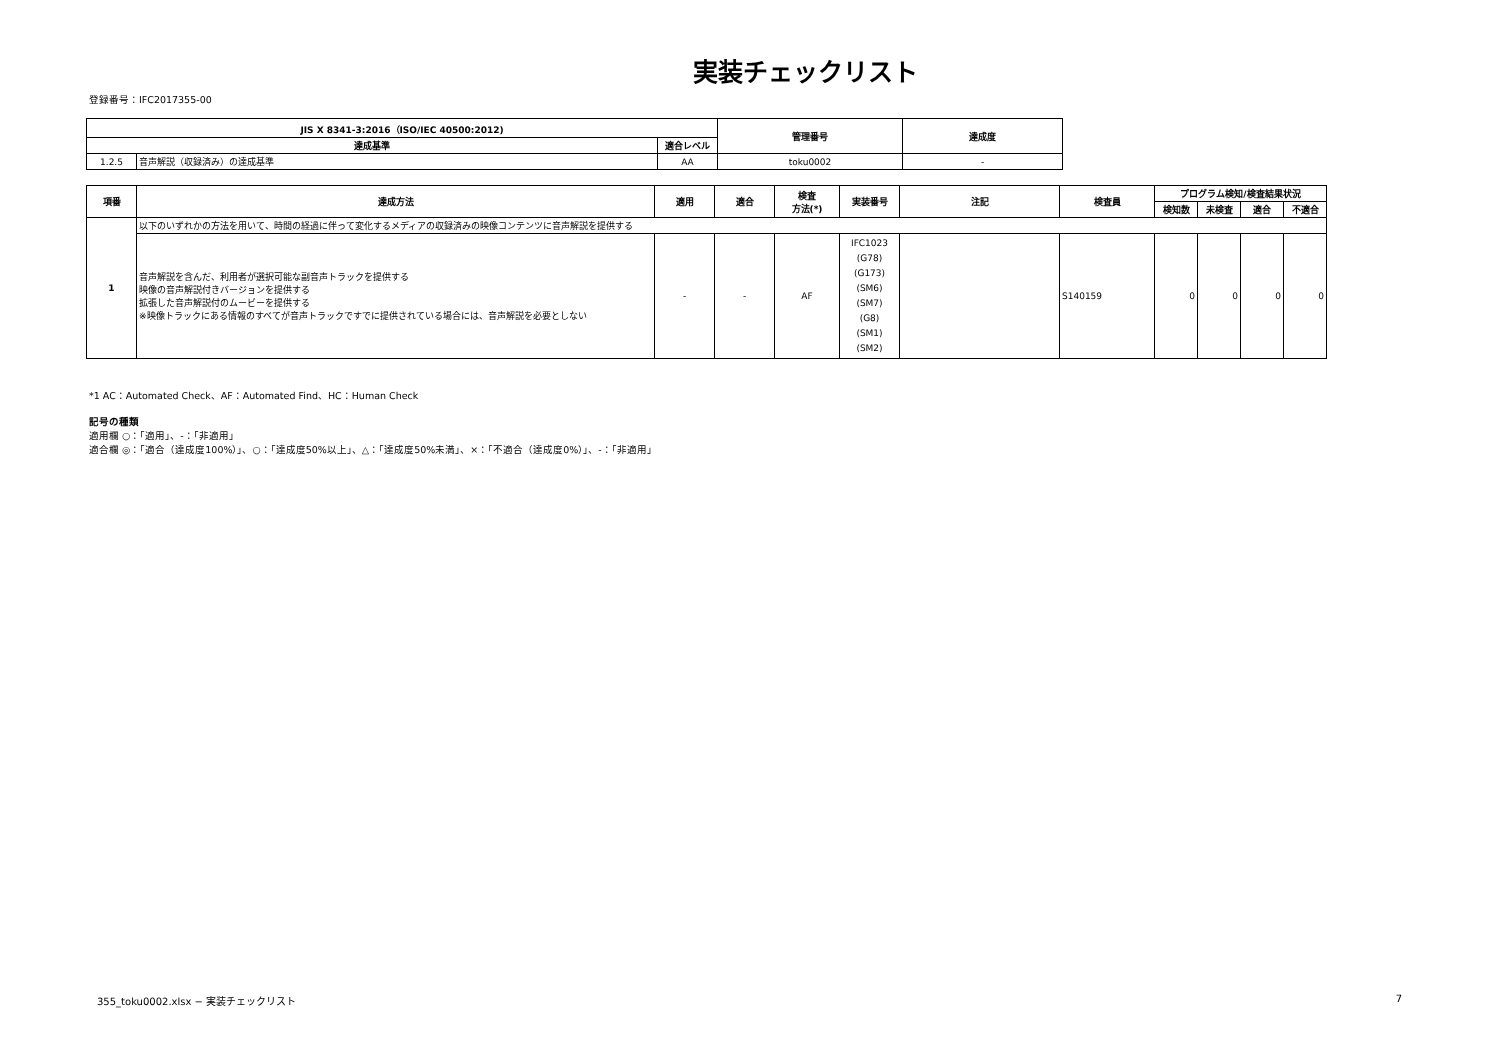実装チェックリスト
登録番号：IFC2017355-00
| JIS X 8341-3:2016（ISO/IEC 40500:2012) | | | 管理番号 | 達成度 |
| --- | --- | --- | --- | --- |
| 達成基準 | | 適合レベル | | |
| 1.2.5 | 音声解説（収録済み）の達成基準 | AA | toku0002 | - |
| 項番 | 達成方法 | 適用 | 適合 | 検査 方法(*) | 実装番号 | 注記 | 検査員 | プログラム検知/検査結果状況 | | | |
| --- | --- | --- | --- | --- | --- | --- | --- | --- | --- | --- | --- |
| | | | | | | | | 検知数 | 未検査 | 適合 | 不適合 |
| 1 | 以下のいずれかの方法を用いて、時間の経過に伴って変化するメディアの収録済みの映像コンテンツに音声解説を提供する | | | | | | | | | | |
| | 音声解説を含んだ、利用者が選択可能な副音声トラックを提供する 映像の音声解説付きバージョンを提供する 拡張した音声解説付のムービーを提供する ※映像トラックにある情報のすべてが音声トラックですでに提供されている場合には、音声解説を必要としない | - | - | AF | IFC1023 (G78) (G173) (SM6) (SM7) (G8) (SM1) (SM2) | | S140159 | 0 | 0 | 0 | 0 |
*1 AC：Automated Check、AF：Automated Find、HC：Human Check
記号の種類
適用欄 ○：「適用」、-：「非適用」
適合欄 ◎：「適合（達成度100%）」、○：「達成度50%以上」、△：「達成度50%未満」、×：「不適合（達成度0%）」、-：「非適用」
355_toku0002.xlsx − 実装チェックリスト 7